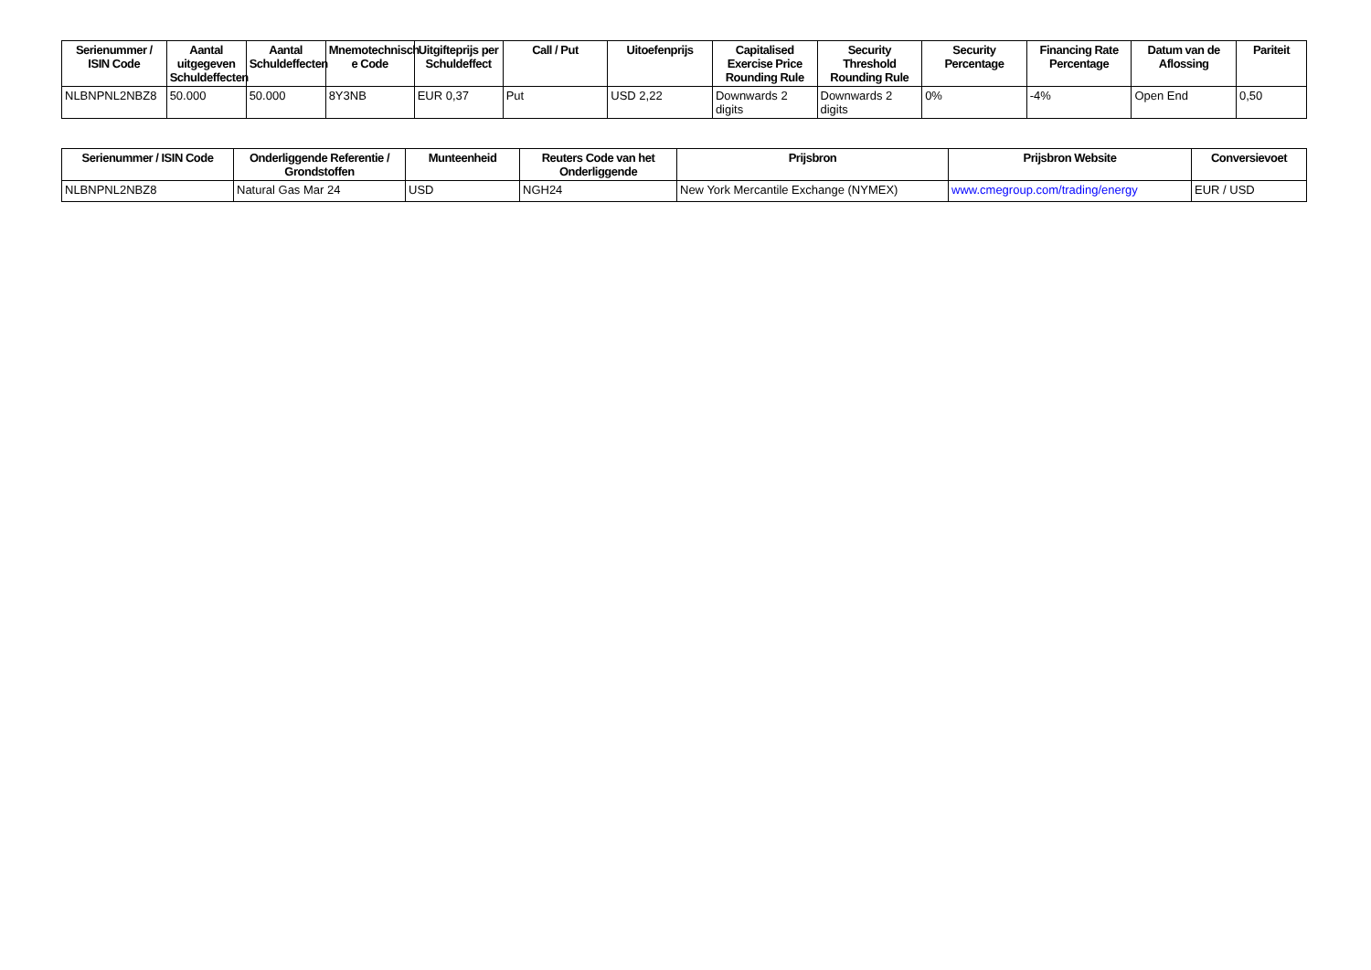| Serienummer / ISIN Code | Aantal uitgegeven Schuldeffecten | Aantal Schuldeffecten | Mnemotechnisch e Code | Uitgifteprijs per Schuldeffect | Call / Put | Uitoefenprijs | Capitalised Exercise Price Rounding Rule | Security Threshold Rounding Rule | Security Percentage | Financing Rate Percentage | Datum van de Aflossing | Pariteit |
| --- | --- | --- | --- | --- | --- | --- | --- | --- | --- | --- | --- | --- |
| NLBNPNL2NBZ8 | 50.000 | 50.000 | 8Y3NB | EUR 0,37 | Put | USD 2,22 | Downwards 2 digits | Downwards 2 digits | 0% | -4% | Open End | 0,50 |
| Serienummer / ISIN Code | Onderliggende Referentie / Grondstoffen | Munteenheid | Reuters Code van het Onderliggende | Prijsbron | Prijsbron Website | Conversievoet |
| --- | --- | --- | --- | --- | --- | --- |
| NLBNPNL2NBZ8 | Natural Gas Mar 24 | USD | NGH24 | New York Mercantile Exchange (NYMEX) | www.cmegroup.com/trading/energy | EUR / USD |